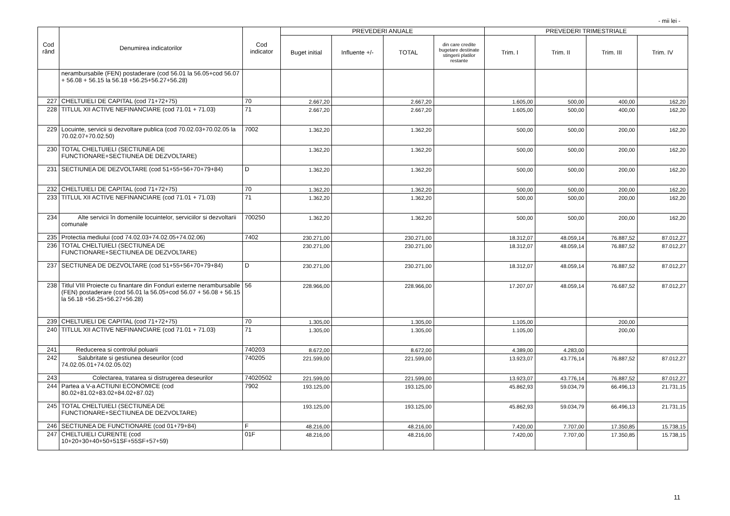- mii lei -
| Cod rând | Denumirea indicatorilor | Cod indicator | PREVEDERI ANUALE | | | | PREVEDERI TRIMESTRIALE | | | |
| --- | --- | --- | --- | --- | --- | --- | --- | --- | --- | --- |
| | | | Buget initial | Influente +/- | TOTAL | din care credite bugetare destinate stingerii platilor restante | Trim. I | Trim. II | Trim. III | Trim. IV |
| | nerambursabile (FEN) postaderare (cod 56.01 la 56.05+cod 56.07 + 56.08 + 56.15 la 56.18 +56.25+56.27+56.28) | | | | | | | | | |
| 227 | CHELTUIELI DE CAPITAL (cod 71+72+75) | 70 | 2.667,20 | | 2.667,20 | | 1.605,00 | 500,00 | 400,00 | 162,20 |
| 228 | TITLUL XII ACTIVE NEFINANCIARE (cod 71.01 + 71.03) | 71 | 2.667,20 | | 2.667,20 | | 1.605,00 | 500,00 | 400,00 | 162,20 |
| 229 | Locuinte, servicii si dezvoltare publica (cod 70.02.03+70.02.05 la 70.02.07+70.02.50) | 7002 | 1.362,20 | | 1.362,20 | | 500,00 | 500,00 | 200,00 | 162,20 |
| 230 | TOTAL CHELTUIELI (SECTIUNEA DE FUNCTIONARE+SECTIUNEA DE DEZVOLTARE) | | 1.362,20 | | 1.362,20 | | 500,00 | 500,00 | 200,00 | 162,20 |
| 231 | SECTIUNEA DE DEZVOLTARE (cod 51+55+56+70+79+84) | D | 1.362,20 | | 1.362,20 | | 500,00 | 500,00 | 200,00 | 162,20 |
| 232 | CHELTUIELI DE CAPITAL (cod 71+72+75) | 70 | 1.362,20 | | 1.362,20 | | 500,00 | 500,00 | 200,00 | 162,20 |
| 233 | TITLUL XII ACTIVE NEFINANCIARE (cod 71.01 + 71.03) | 71 | 1.362,20 | | 1.362,20 | | 500,00 | 500,00 | 200,00 | 162,20 |
| 234 | Alte servicii în domeniile locuintelor, serviciilor si dezvoltarii comunale | 700250 | 1.362,20 | | 1.362,20 | | 500,00 | 500,00 | 200,00 | 162,20 |
| 235 | Protectia mediului (cod 74.02.03+74.02.05+74.02.06) | 7402 | 230.271,00 | | 230.271,00 | | 18.312,07 | 48.059,14 | 76.887,52 | 87.012,27 |
| 236 | TOTAL CHELTUIELI (SECTIUNEA DE FUNCTIONARE+SECTIUNEA DE DEZVOLTARE) | | 230.271,00 | | 230.271,00 | | 18.312,07 | 48.059,14 | 76.887,52 | 87.012,27 |
| 237 | SECTIUNEA DE DEZVOLTARE (cod 51+55+56+70+79+84) | D | 230.271,00 | | 230.271,00 | | 18.312,07 | 48.059,14 | 76.887,52 | 87.012,27 |
| 238 | Titlul VIII Proiecte cu finantare din Fonduri externe nerambursabile (FEN) postaderare (cod 56.01 la 56.05+cod 56.07 + 56.08 + 56.15 la 56.18 +56.25+56.27+56.28) | 56 | 228.966,00 | | 228.966,00 | | 17.207,07 | 48.059,14 | 76.687,52 | 87.012,27 |
| 239 | CHELTUIELI DE CAPITAL (cod 71+72+75) | 70 | 1.305,00 | | 1.305,00 | | 1.105,00 | | 200,00 | |
| 240 | TITLUL XII ACTIVE NEFINANCIARE (cod 71.01 + 71.03) | 71 | 1.305,00 | | 1.305,00 | | 1.105,00 | | 200,00 | |
| 241 | Reducerea si controlul poluarii | 740203 | 8.672,00 | | 8.672,00 | | 4.389,00 | 4.283,00 | | |
| 242 | Salubritate si gestiunea deseurilor (cod 74.02.05.01+74.02.05.02) | 740205 | 221.599,00 | | 221.599,00 | | 13.923,07 | 43.776,14 | 76.887,52 | 87.012,27 |
| 243 | Colectarea, tratarea si distrugerea deseurilor | 74020502 | 221.599,00 | | 221.599,00 | | 13.923,07 | 43.776,14 | 76.887,52 | 87.012,27 |
| 244 | Partea a V-a ACTIUNI ECONOMICE (cod 80.02+81.02+83.02+84.02+87.02) | 7902 | 193.125,00 | | 193.125,00 | | 45.862,93 | 59.034,79 | 66.496,13 | 21.731,15 |
| 245 | TOTAL CHELTUIELI (SECTIUNEA DE FUNCTIONARE+SECTIUNEA DE DEZVOLTARE) | | 193.125,00 | | 193.125,00 | | 45.862,93 | 59.034,79 | 66.496,13 | 21.731,15 |
| 246 | SECTIUNEA DE FUNCTIONARE (cod 01+79+84) | F | 48.216,00 | | 48.216,00 | | 7.420,00 | 7.707,00 | 17.350,85 | 15.738,15 |
| 247 | CHELTUIELI CURENTE (cod 10+20+30+40+50+51SF+55SF+57+59) | 01F | 48.216,00 | | 48.216,00 | | 7.420,00 | 7.707,00 | 17.350,85 | 15.738,15 |
11